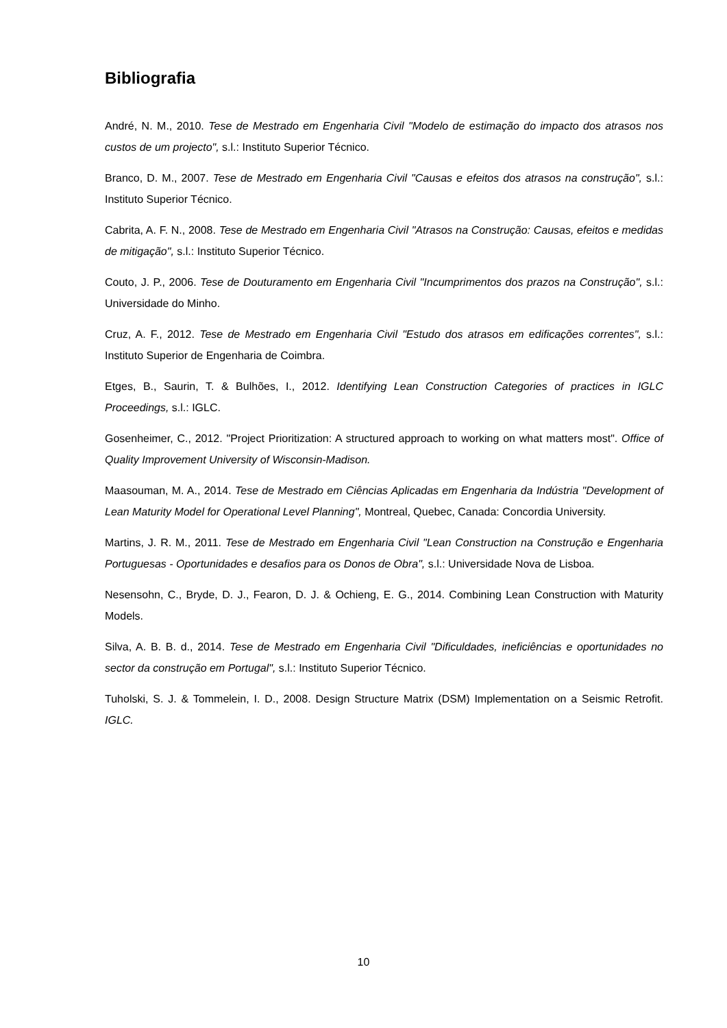Bibliografia
André, N. M., 2010. Tese de Mestrado em Engenharia Civil "Modelo de estimação do impacto dos atrasos nos custos de um projecto", s.l.: Instituto Superior Técnico.
Branco, D. M., 2007. Tese de Mestrado em Engenharia Civil "Causas e efeitos dos atrasos na construção", s.l.: Instituto Superior Técnico.
Cabrita, A. F. N., 2008. Tese de Mestrado em Engenharia Civil "Atrasos na Construção: Causas, efeitos e medidas de mitigação", s.l.: Instituto Superior Técnico.
Couto, J. P., 2006. Tese de Douturamento em Engenharia Civil "Incumprimentos dos prazos na Construção", s.l.: Universidade do Minho.
Cruz, A. F., 2012. Tese de Mestrado em Engenharia Civil "Estudo dos atrasos em edificações correntes", s.l.: Instituto Superior de Engenharia de Coimbra.
Etges, B., Saurin, T. & Bulhões, I., 2012. Identifying Lean Construction Categories of practices in IGLC Proceedings, s.l.: IGLC.
Gosenheimer, C., 2012. "Project Prioritization: A structured approach to working on what matters most". Office of Quality Improvement University of Wisconsin-Madison.
Maasouman, M. A., 2014. Tese de Mestrado em Ciências Aplicadas em Engenharia da Indústria "Development of Lean Maturity Model for Operational Level Planning", Montreal, Quebec, Canada: Concordia University.
Martins, J. R. M., 2011. Tese de Mestrado em Engenharia Civil "Lean Construction na Construção e Engenharia Portuguesas - Oportunidades e desafios para os Donos de Obra", s.l.: Universidade Nova de Lisboa.
Nesensohn, C., Bryde, D. J., Fearon, D. J. & Ochieng, E. G., 2014. Combining Lean Construction with Maturity Models.
Silva, A. B. B. d., 2014. Tese de Mestrado em Engenharia Civil "Dificuldades, ineficiências e oportunidades no sector da construção em Portugal", s.l.: Instituto Superior Técnico.
Tuholski, S. J. & Tommelein, I. D., 2008. Design Structure Matrix (DSM) Implementation on a Seismic Retrofit. IGLC.
10